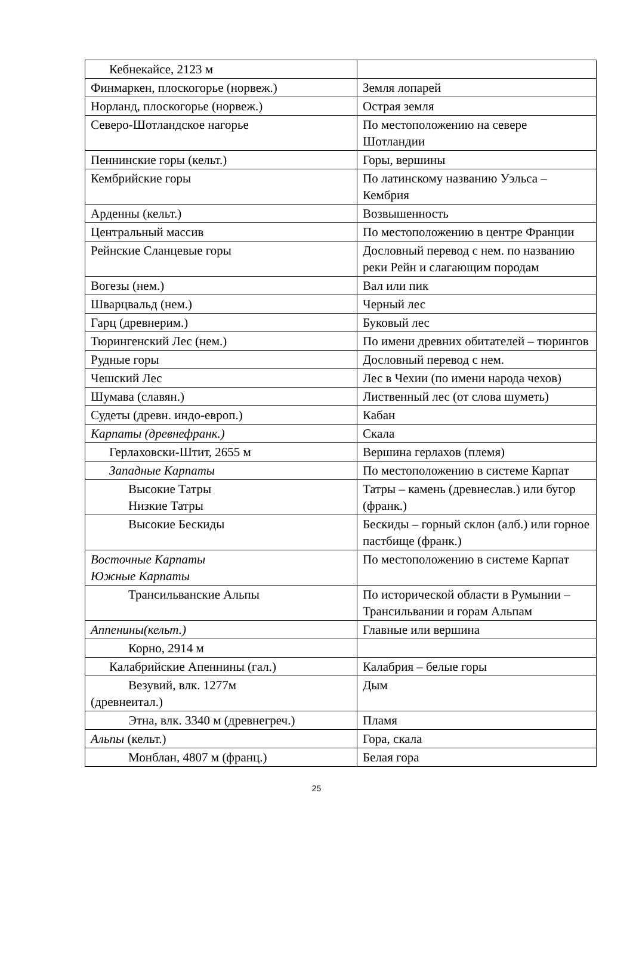| Кебнекайсе, 2123 м | |
| Финмаркен, плоскогорье (норвеж.) | Земля лопарей |
| Норланд, плоскогорье (норвеж.) | Острая земля |
| Северо-Шотландское нагорье | По местоположению на севере Шотландии |
| Пеннинские горы (кельт.) | Горы, вершины |
| Кембрийские горы | По латинскому названию Уэльса – Кембрия |
| Арденны (кельт.) | Возвышенность |
| Центральный массив | По местоположению в центре Франции |
| Рейнские Сланцевые горы | Дословный перевод с нем. по названию реки Рейн и слагающим породам |
| Вогезы (нем.) | Вал или пик |
| Шварцвальд (нем.) | Черный лес |
| Гарц (древнерим.) | Буковый лес |
| Тюрингенский Лес (нем.) | По имени древних обитателей – тюрингов |
| Рудные горы | Дословный перевод с нем. |
| Чешский Лес | Лес в Чехии (по имени народа чехов) |
| Шумава (славян.) | Лиственный лес (от слова шуметь) |
| Судеты (древн. индо-европ.) | Кабан |
| Карпаты (древнефранк.) | Скала |
| Герлаховски-Штит, 2655 м | Вершина герлахов (племя) |
| Западные Карпаты | По местоположению в системе Карпат |
| Высокие Татры Низкие Татры | Татры – камень (древнеслав.) или бугор (франк.) |
| Высокие Бескиды | Бескиды – горный склон (алб.) или горное пастбище (франк.) |
| Восточные Карпаты Южные Карпаты | По местоположению в системе Карпат |
| Трансильванские Альпы | По исторической области в Румынии – Трансильвании и горам Альпам |
| Аппенины(кельт.) | Главные или вершина |
| Корно, 2914 м | |
| Калабрийские Апеннины (гал.) | Калабрия – белые горы |
| Везувий, влк. 1277м (древнеитал.) | Дым |
| Этна, влк. 3340 м (древнегреч.) | Пламя |
| Альпы (кельт.) | Гора, скала |
| Монблан, 4807 м (франц.) | Белая гора |
25